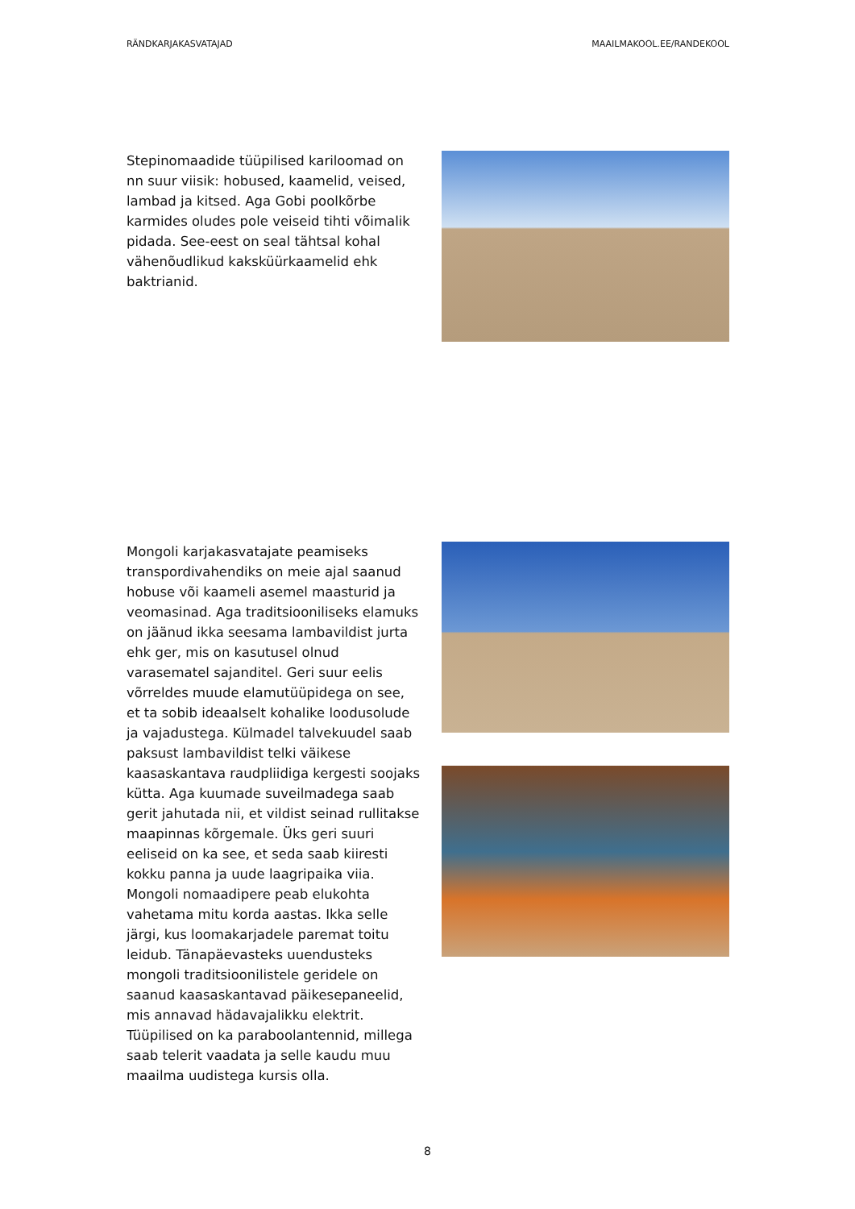RÄNDKARJAKASVATAJAD MAAILMAKOOL.EE/RANDEKOOL
Stepinomaadide tüüpilised kariloomad on nn suur viisik: hobused, kaamelid, veised, lambad ja kitsed. Aga Gobi poolkõrbe karmides oludes pole veiseid tihti võimalik pidada. See-eest on seal tähtsal kohal vähenõudlikud kaksküürkaamelid ehk baktrianid.
Mongoli karjakasvatajate peamiseks transpordivahendiks on meie ajal saanud hobuse või kaameli asemel maasturid ja veomasinad. Aga traditsiooniliseks elamuks on jäänud ikka seesama lambavildist jurta ehk ger, mis on kasutusel olnud varasematel sajanditel. Geri suur eelis võrreldes muude elamutüüpidega on see, et ta sobib ideaalselt kohalike loodusolude ja vajadustega. Külmadel talvekuudel saab paksust lambavildist telki väikese kaasaskantava raudpliidiga kergesti soojaks kütta. Aga kuumade suveilmadega saab gerit jahutada nii, et vildist seinad rullitakse maapinnas kõrgemale. Üks geri suuri eeliseid on ka see, et seda saab kiiresti kokku panna ja uude laagripaika viia. Mongoli nomaadipere peab elukohta vahetama mitu korda aastas. Ikka selle järgi, kus loomakarjadele paremat toitu leidub. Tänapäevasteks uuendusteks mongoli traditsioonilistele geridele on saanud kaasaskantavad päikesepaneelid, mis annavad hädavajalikku elektrit. Tüüpilised on ka paraboolantennid, millega saab telerit vaadata ja selle kaudu muu maailma uudistega kursis olla.
8